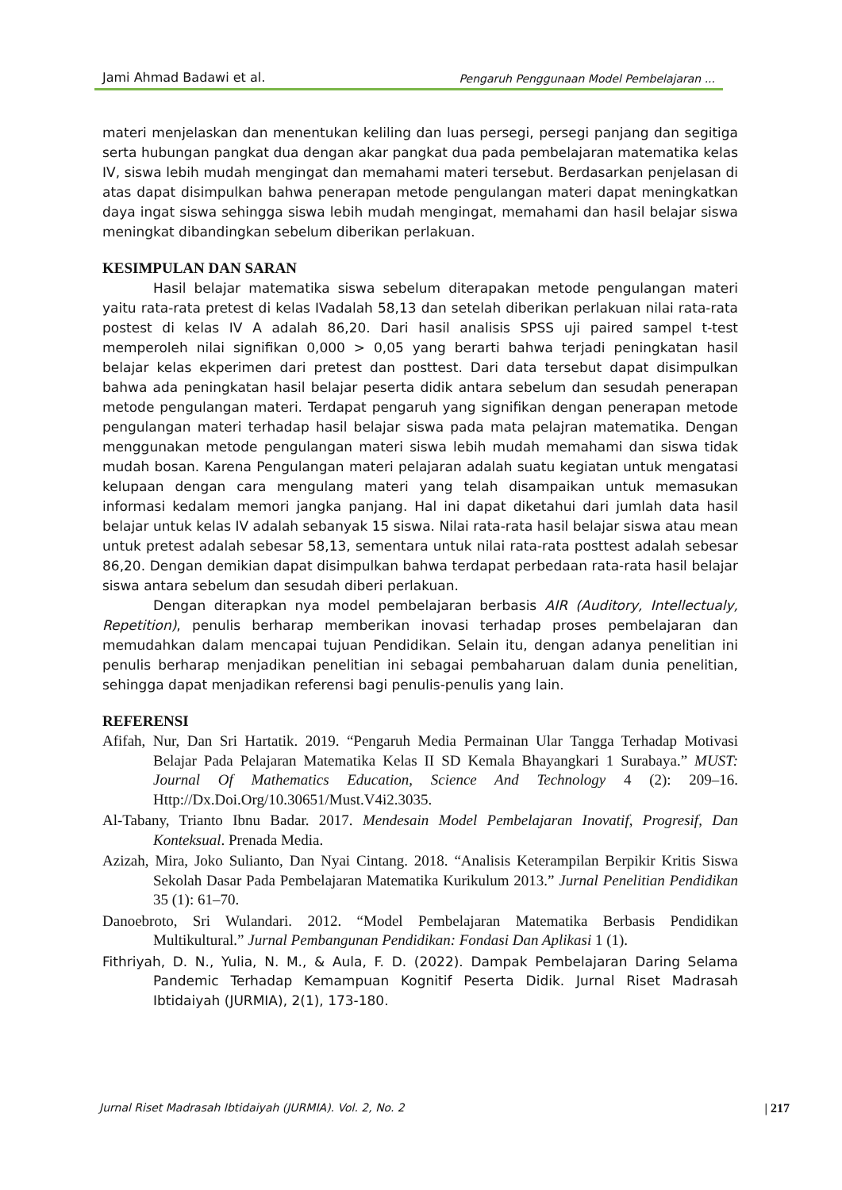Jami Ahmad Badawi et al. Pengaruh Penggunaan Model Pembelajaran ...
materi menjelaskan dan menentukan keliling dan luas persegi, persegi panjang dan segitiga serta hubungan pangkat dua dengan akar pangkat dua pada pembelajaran matematika kelas IV, siswa lebih mudah mengingat dan memahami materi tersebut. Berdasarkan penjelasan di atas dapat disimpulkan bahwa penerapan metode pengulangan materi dapat meningkatkan daya ingat siswa sehingga siswa lebih mudah mengingat, memahami dan hasil belajar siswa meningkat dibandingkan sebelum diberikan perlakuan.
KESIMPULAN DAN SARAN
Hasil belajar matematika siswa sebelum diterapakan metode pengulangan materi yaitu rata-rata pretest di kelas IVadalah 58,13 dan setelah diberikan perlakuan nilai rata-rata postest di kelas IV A adalah 86,20. Dari hasil analisis SPSS uji paired sampel t-test memperoleh nilai signifikan 0,000 > 0,05 yang berarti bahwa terjadi peningkatan hasil belajar kelas ekperimen dari pretest dan posttest. Dari data tersebut dapat disimpulkan bahwa ada peningkatan hasil belajar peserta didik antara sebelum dan sesudah penerapan metode pengulangan materi. Terdapat pengaruh yang signifikan dengan penerapan metode pengulangan materi terhadap hasil belajar siswa pada mata pelajran matematika. Dengan menggunakan metode pengulangan materi siswa lebih mudah memahami dan siswa tidak mudah bosan. Karena Pengulangan materi pelajaran adalah suatu kegiatan untuk mengatasi kelupaan dengan cara mengulang materi yang telah disampaikan untuk memasukan informasi kedalam memori jangka panjang. Hal ini dapat diketahui dari jumlah data hasil belajar untuk kelas IV adalah sebanyak 15 siswa. Nilai rata-rata hasil belajar siswa atau mean untuk pretest adalah sebesar 58,13, sementara untuk nilai rata-rata posttest adalah sebesar 86,20. Dengan demikian dapat disimpulkan bahwa terdapat perbedaan rata-rata hasil belajar siswa antara sebelum dan sesudah diberi perlakuan.
Dengan diterapkan nya model pembelajaran berbasis AIR (Auditory, Intellectualy, Repetition), penulis berharap memberikan inovasi terhadap proses pembelajaran dan memudahkan dalam mencapai tujuan Pendidikan. Selain itu, dengan adanya penelitian ini penulis berharap menjadikan penelitian ini sebagai pembaharuan dalam dunia penelitian, sehingga dapat menjadikan referensi bagi penulis-penulis yang lain.
REFERENSI
Afifah, Nur, Dan Sri Hartatik. 2019. “Pengaruh Media Permainan Ular Tangga Terhadap Motivasi Belajar Pada Pelajaran Matematika Kelas II SD Kemala Bhayangkari 1 Surabaya.” MUST: Journal Of Mathematics Education, Science And Technology 4 (2): 209–16. Http://Dx.Doi.Org/10.30651/Must.V4i2.3035.
Al-Tabany, Trianto Ibnu Badar. 2017. Mendesain Model Pembelajaran Inovatif, Progresif, Dan Konteksual. Prenada Media.
Azizah, Mira, Joko Sulianto, Dan Nyai Cintang. 2018. “Analisis Keterampilan Berpikir Kritis Siswa Sekolah Dasar Pada Pembelajaran Matematika Kurikulum 2013.” Jurnal Penelitian Pendidikan 35 (1): 61–70.
Danoebroto, Sri Wulandari. 2012. “Model Pembelajaran Matematika Berbasis Pendidikan Multikultural.” Jurnal Pembangunan Pendidikan: Fondasi Dan Aplikasi 1 (1).
Fithriyah, D. N., Yulia, N. M., & Aula, F. D. (2022). Dampak Pembelajaran Daring Selama Pandemic Terhadap Kemampuan Kognitif Peserta Didik. Jurnal Riset Madrasah Ibtidaiyah (JURMIA), 2(1), 173-180.
Jurnal Riset Madrasah Ibtidaiyah (JURMIA). Vol. 2, No. 2 | 217